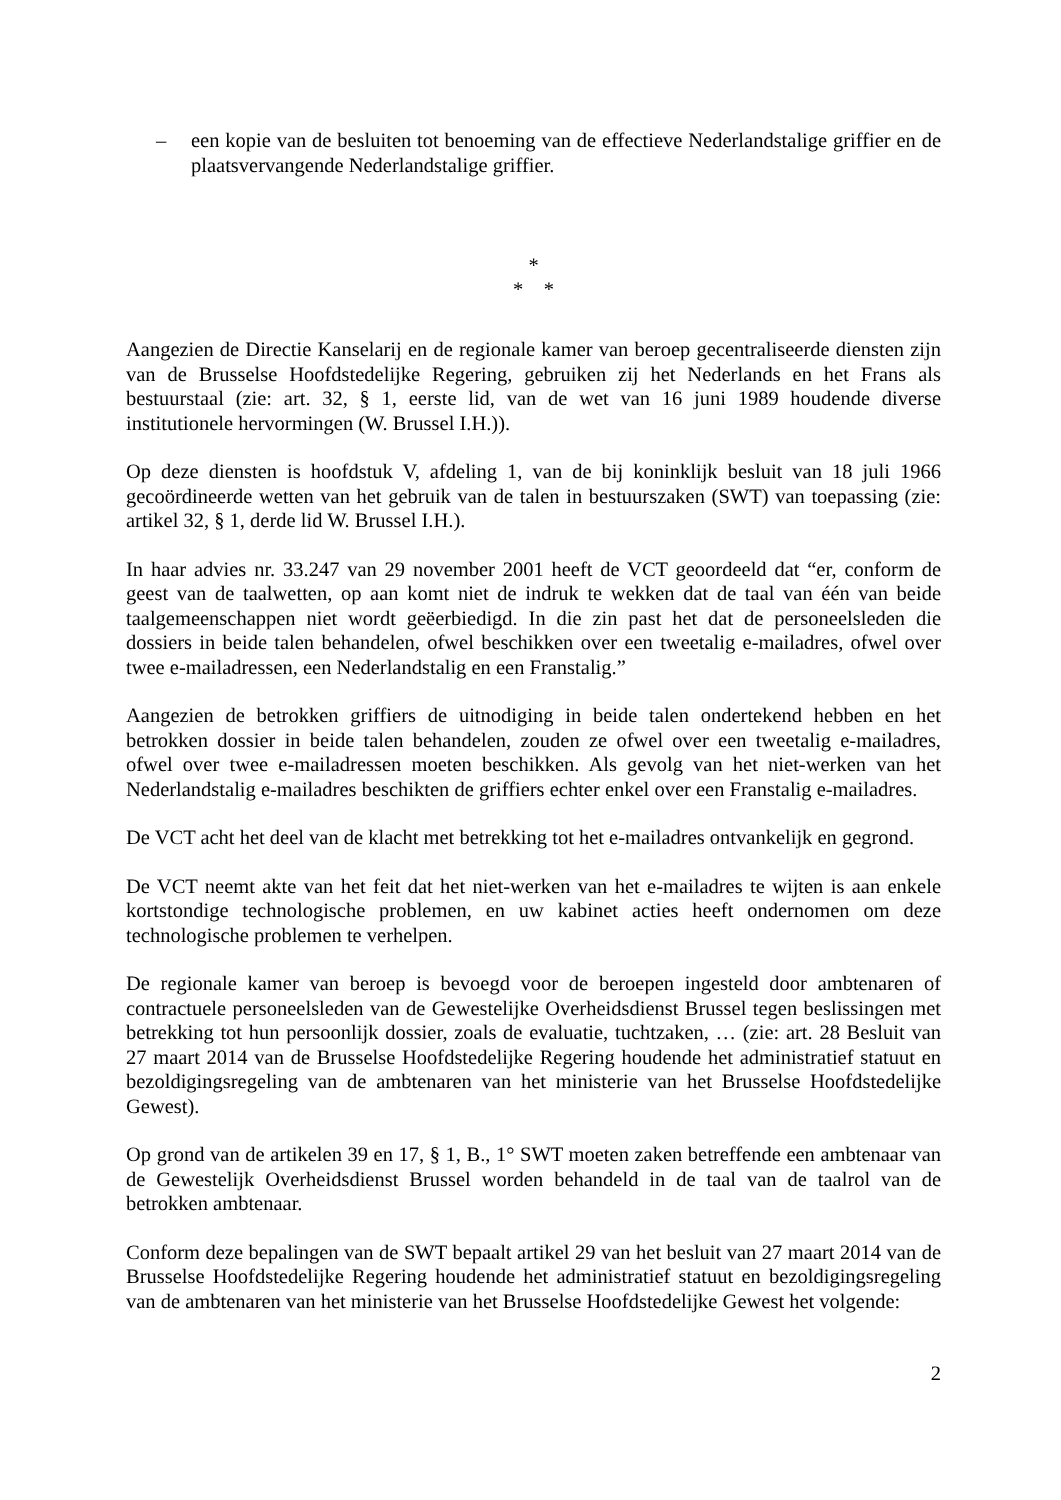– een kopie van de besluiten tot benoeming van de effectieve Nederlandstalige griffier en de plaatsvervangende Nederlandstalige griffier.
*
* *
Aangezien de Directie Kanselarij en de regionale kamer van beroep gecentraliseerde diensten zijn van de Brusselse Hoofdstedelijke Regering, gebruiken zij het Nederlands en het Frans als bestuurstaal (zie: art. 32, § 1, eerste lid, van de wet van 16 juni 1989 houdende diverse institutionele hervormingen (W. Brussel I.H.)).
Op deze diensten is hoofdstuk V, afdeling 1, van de bij koninklijk besluit van 18 juli 1966 gecoördineerde wetten van het gebruik van de talen in bestuurszaken (SWT) van toepassing (zie: artikel 32, § 1, derde lid W. Brussel I.H.).
In haar advies nr. 33.247 van 29 november 2001 heeft de VCT geoordeeld dat “er, conform de geest van de taalwetten, op aan komt niet de indruk te wekken dat de taal van één van beide taalgemeenschappen niet wordt geëerbiedigd. In die zin past het dat de personeelsleden die dossiers in beide talen behandelen, ofwel beschikken over een tweetalig e-mailadres, ofwel over twee e-mailadressen, een Nederlandstalig en een Franstalig.”
Aangezien de betrokken griffiers de uitnodiging in beide talen ondertekend hebben en het betrokken dossier in beide talen behandelen, zouden ze ofwel over een tweetalig e-mailadres, ofwel over twee e-mailadressen moeten beschikken. Als gevolg van het niet-werken van het Nederlandstalig e-mailadres beschikten de griffiers echter enkel over een Franstalig e-mailadres.
De VCT acht het deel van de klacht met betrekking tot het e-mailadres ontvankelijk en gegrond.
De VCT neemt akte van het feit dat het niet-werken van het e-mailadres te wijten is aan enkele kortstondige technologische problemen, en uw kabinet acties heeft ondernomen om deze technologische problemen te verhelpen.
De regionale kamer van beroep is bevoegd voor de beroepen ingesteld door ambtenaren of contractuele personeelsleden van de Gewestelijke Overheidsdienst Brussel tegen beslissingen met betrekking tot hun persoonlijk dossier, zoals de evaluatie, tuchtzaken, … (zie: art. 28 Besluit van 27 maart 2014 van de Brusselse Hoofdstedelijke Regering houdende het administratief statuut en bezoldigingsregeling van de ambtenaren van het ministerie van het Brusselse Hoofdstedelijke Gewest).
Op grond van de artikelen 39 en 17, § 1, B., 1° SWT moeten zaken betreffende een ambtenaar van de Gewestelijk Overheidsdienst Brussel worden behandeld in de taal van de taalrol van de betrokken ambtenaar.
Conform deze bepalingen van de SWT bepaalt artikel 29 van het besluit van 27 maart 2014 van de Brusselse Hoofdstedelijke Regering houdende het administratief statuut en bezoldigingsregeling van de ambtenaren van het ministerie van het Brusselse Hoofdstedelijke Gewest het volgende:
2